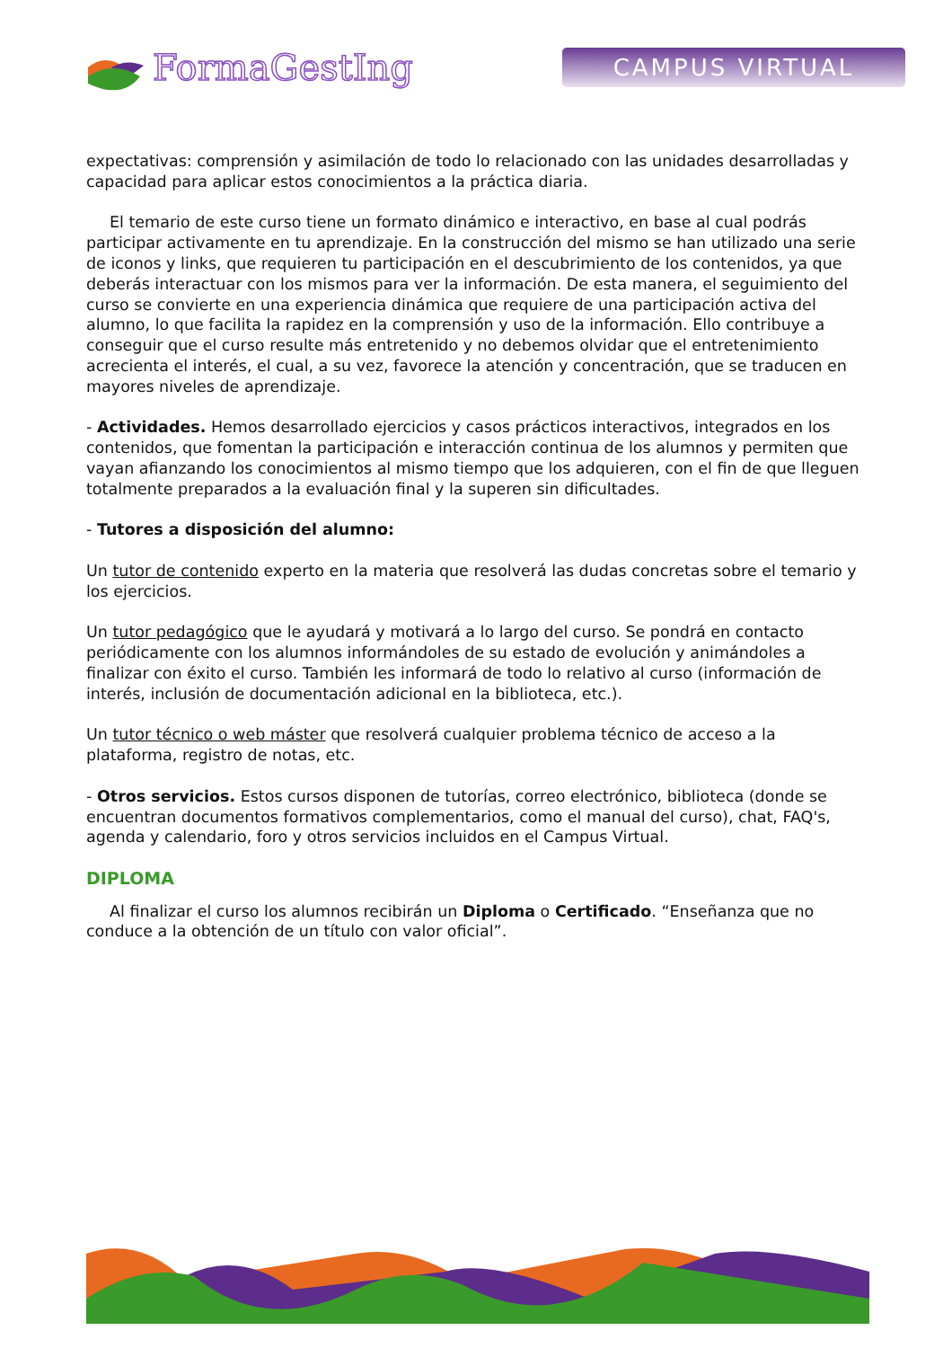FormaGestIng
CAMPUS VIRTUAL
expectativas: comprensión y asimilación de todo lo relacionado con las unidades desarrolladas y capacidad para aplicar estos conocimientos a la práctica diaria.
El temario de este curso tiene un formato dinámico e interactivo, en base al cual podrás participar activamente en tu aprendizaje. En la construcción del mismo se han utilizado una serie de iconos y links, que requieren tu participación en el descubrimiento de los contenidos, ya que deberás interactuar con los mismos para ver la información. De esta manera, el seguimiento del curso se convierte en una experiencia dinámica que requiere de una participación activa del alumno, lo que facilita la rapidez en la comprensión y uso de la información. Ello contribuye a conseguir que el curso resulte más entretenido y no debemos olvidar que el entretenimiento acrecienta el interés, el cual, a su vez, favorece la atención y concentración, que se traducen en mayores niveles de aprendizaje.
- Actividades. Hemos desarrollado ejercicios y casos prácticos interactivos, integrados en los contenidos, que fomentan la participación e interacción continua de los alumnos y permiten que vayan afianzando los conocimientos al mismo tiempo que los adquieren, con el fin de que lleguen totalmente preparados a la evaluación final y la superen sin dificultades.
- Tutores a disposición del alumno:
Un tutor de contenido experto en la materia que resolverá las dudas concretas sobre el temario y los ejercicios.
Un tutor pedagógico que le ayudará y motivará a lo largo del curso. Se pondrá en contacto periódicamente con los alumnos informándoles de su estado de evolución y animándoles a finalizar con éxito el curso. También les informará de todo lo relativo al curso (información de interés, inclusión de documentación adicional en la biblioteca, etc.).
Un tutor técnico o web máster que resolverá cualquier problema técnico de acceso a la plataforma, registro de notas, etc.
- Otros servicios. Estos cursos disponen de tutorías, correo electrónico, biblioteca (donde se encuentran documentos formativos complementarios, como el manual del curso), chat, FAQ's, agenda y calendario, foro y otros servicios incluidos en el Campus Virtual.
DIPLOMA
Al finalizar el curso los alumnos recibirán un Diploma o Certificado. “Enseñanza que no conduce a la obtención de un título con valor oficial”.